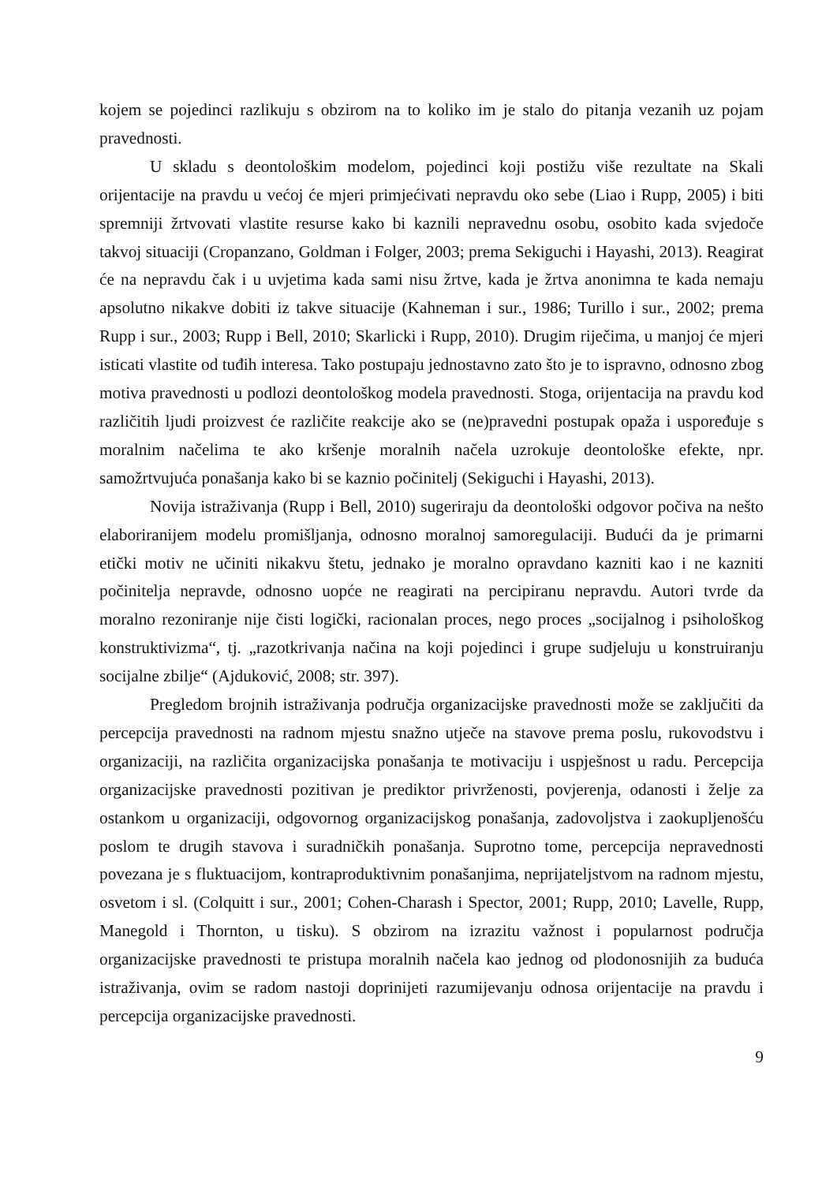kojem se pojedinci razlikuju s obzirom na to koliko im je stalo do pitanja vezanih uz pojam pravednosti.
U skladu s deontološkim modelom, pojedinci koji postižu više rezultate na Skali orijentacije na pravdu u većoj će mjeri primjećivati nepravdu oko sebe (Liao i Rupp, 2005) i biti spremniji žrtvovati vlastite resurse kako bi kaznili nepravednu osobu, osobito kada svjedoče takvoj situaciji (Cropanzano, Goldman i Folger, 2003; prema Sekiguchi i Hayashi, 2013). Reagirat će na nepravdu čak i u uvjetima kada sami nisu žrtve, kada je žrtva anonimna te kada nemaju apsolutno nikakve dobiti iz takve situacije (Kahneman i sur., 1986; Turillo i sur., 2002; prema Rupp i sur., 2003; Rupp i Bell, 2010; Skarlicki i Rupp, 2010). Drugim riječima, u manjoj će mjeri isticati vlastite od tuđih interesa. Tako postupaju jednostavno zato što je to ispravno, odnosno zbog motiva pravednosti u podlozi deontološkog modela pravednosti. Stoga, orijentacija na pravdu kod različitih ljudi proizvest će različite reakcije ako se (ne)pravedni postupak opaža i uspoređuje s moralnim načelima te ako kršenje moralnih načela uzrokuje deontološke efekte, npr. samožrtvujuća ponašanja kako bi se kaznio počinitelj (Sekiguchi i Hayashi, 2013).
Novija istraživanja (Rupp i Bell, 2010) sugeriraju da deontološki odgovor počiva na nešto elaboriranijem modelu promišljanja, odnosno moralnoj samoregulaciji. Budući da je primarni etički motiv ne učiniti nikakvu štetu, jednako je moralno opravdano kazniti kao i ne kazniti počinitelja nepravde, odnosno uopće ne reagirati na percipiranu nepravdu. Autori tvrde da moralno rezoniranje nije čisti logički, racionalan proces, nego proces „socijalnog i psihološkog konstruktivizma“, tj. „razotkrivanja načina na koji pojedinci i grupe sudjeluju u konstruiranju socijalne zbilje“ (Ajduković, 2008; str. 397).
Pregledom brojnih istraživanja područja organizacijske pravednosti može se zaključiti da percepcija pravednosti na radnom mjestu snažno utječe na stavove prema poslu, rukovodstvu i organizaciji, na različita organizacijska ponašanja te motivaciju i uspješnost u radu. Percepcija organizacijske pravednosti pozitivan je prediktor privrženosti, povjerenja, odanosti i želje za ostankom u organizaciji, odgovornog organizacijskog ponašanja, zadovoljstva i zaokupljenošću poslom te drugih stavova i suradničkih ponašanja. Suprotno tome, percepcija nepravednosti povezana je s fluktuacijom, kontraproduktivnim ponašanjima, neprijateljstvom na radnom mjestu, osvetom i sl. (Colquitt i sur., 2001; Cohen-Charash i Spector, 2001; Rupp, 2010; Lavelle, Rupp, Manegold i Thornton, u tisku). S obzirom na izrazitu važnost i popularnost područja organizacijske pravednosti te pristupa moralnih načela kao jednog od plodonosnijih za buduća istraživanja, ovim se radom nastoji doprinijeti razumijevanju odnosa orijentacije na pravdu i percepcija organizacijske pravednosti.
9